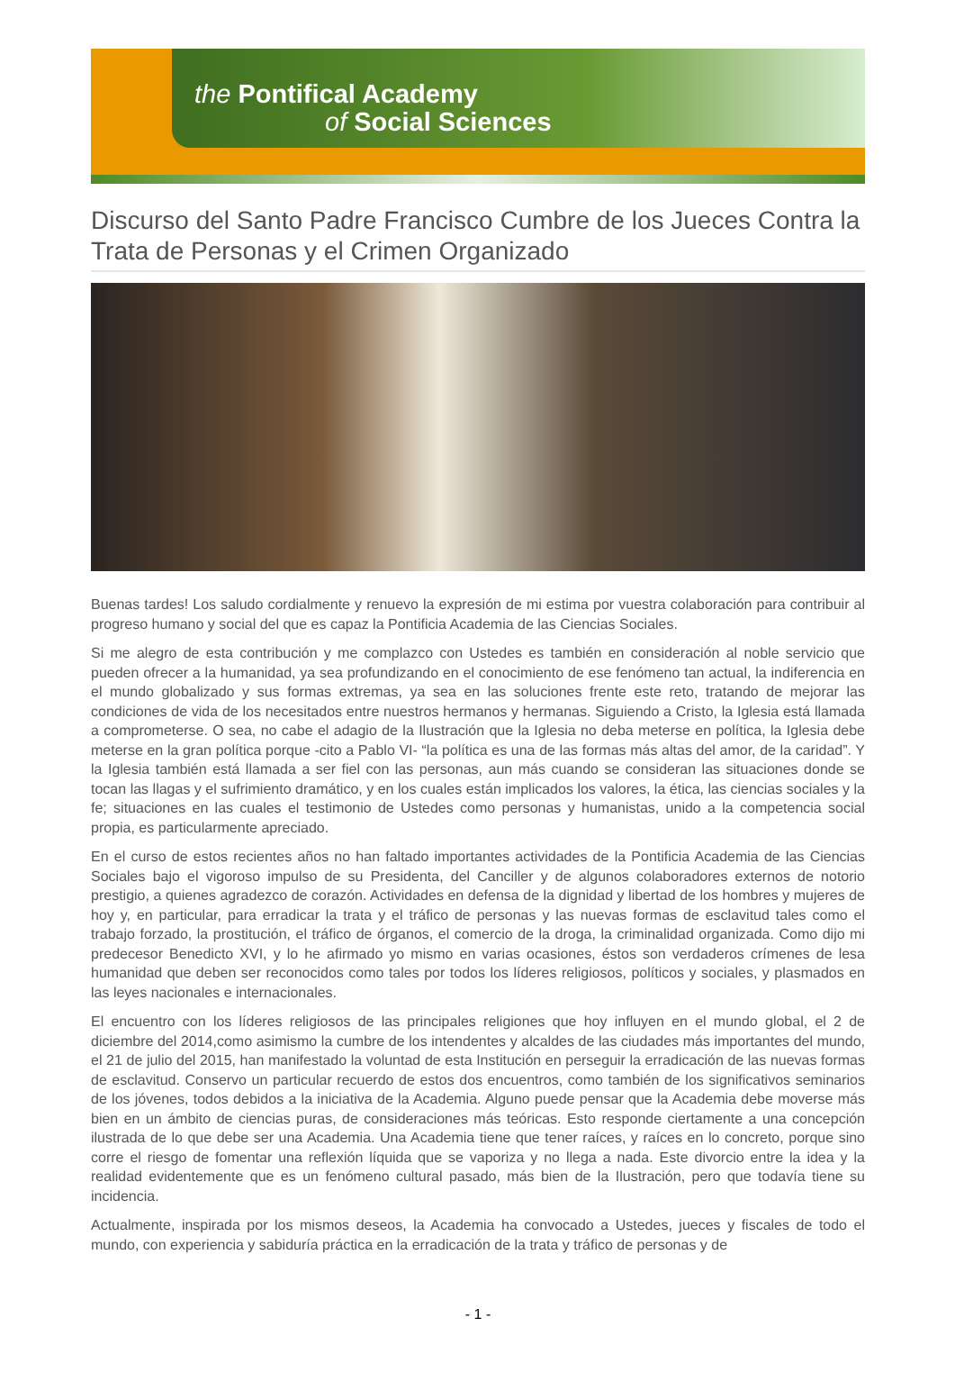the Pontifical Academy
of Social Sciences
Discurso del Santo Padre Francisco Cumbre de los Jueces Contra la Trata de Personas y el Crimen Organizado
Buenas tardes! Los saludo cordialmente y renuevo la expresión de mi estima por vuestra colaboración para contribuir al progreso humano y social del que es capaz la Pontificia Academia de las Ciencias Sociales.
Si me alegro de esta contribución y me complazco con Ustedes es también en consideración al noble servicio que pueden ofrecer a la humanidad, ya sea profundizando en el conocimiento de ese fenómeno tan actual, la indiferencia en el mundo globalizado y sus formas extremas, ya sea en las soluciones frente este reto, tratando de mejorar las condiciones de vida de los necesitados entre nuestros hermanos y hermanas. Siguiendo a Cristo, la Iglesia está llamada a comprometerse. O sea, no cabe el adagio de la Ilustración que la Iglesia no deba meterse en política, la Iglesia debe meterse en la gran política porque -cito a Pablo VI- “la política es una de las formas más altas del amor, de la caridad”. Y la Iglesia también está llamada a ser fiel con las personas, aun más cuando se consideran las situaciones donde se tocan las llagas y el sufrimiento dramático, y en los cuales están implicados los valores, la ética, las ciencias sociales y la fe; situaciones en las cuales el testimonio de Ustedes como personas y humanistas, unido a la competencia social propia, es particularmente apreciado.
En el curso de estos recientes años no han faltado importantes actividades de la Pontificia Academia de las Ciencias Sociales bajo el vigoroso impulso de su Presidenta, del Canciller y de algunos colaboradores externos de notorio prestigio, a quienes agradezco de corazón. Actividades en defensa de la dignidad y libertad de los hombres y mujeres de hoy y, en particular, para erradicar la trata y el tráfico de personas y las nuevas formas de esclavitud tales como el trabajo forzado, la prostitución, el tráfico de órganos, el comercio de la droga, la criminalidad organizada. Como dijo mi predecesor Benedicto XVI, y lo he afirmado yo mismo en varias ocasiones, éstos son verdaderos crímenes de lesa humanidad que deben ser reconocidos como tales por todos los líderes religiosos, políticos y sociales, y plasmados en las leyes nacionales e internacionales.
El encuentro con los líderes religiosos de las principales religiones que hoy influyen en el mundo global, el 2 de diciembre del 2014,como asimismo la cumbre de los intendentes y alcaldes de las ciudades más importantes del mundo, el 21 de julio del 2015, han manifestado la voluntad de esta Institución en perseguir la erradicación de las nuevas formas de esclavitud. Conservo un particular recuerdo de estos dos encuentros, como también de los significativos seminarios de los jóvenes, todos debidos a la iniciativa de la Academia. Alguno puede pensar que la Academia debe moverse más bien en un ámbito de ciencias puras, de consideraciones más teóricas. Esto responde ciertamente a una concepción ilustrada de lo que debe ser una Academia. Una Academia tiene que tener raíces, y raíces en lo concreto, porque sino corre el riesgo de fomentar una reflexión líquida que se vaporiza y no llega a nada. Este divorcio entre la idea y la realidad evidentemente que es un fenómeno cultural pasado, más bien de la Ilustración, pero que todavía tiene su incidencia.
Actualmente, inspirada por los mismos deseos, la Academia ha convocado a Ustedes, jueces y fiscales de todo el mundo, con experiencia y sabiduría práctica en la erradicación de la trata y tráfico de personas y de
- 1 -